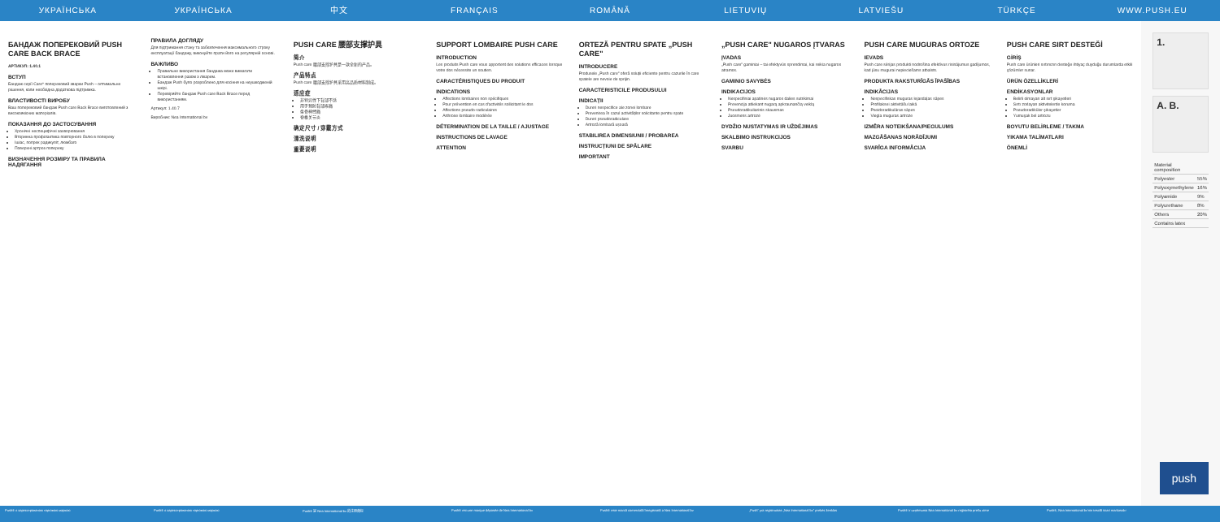УКРАЇНСЬКА УКРАЇНСЬКА 中文 FRANÇAIS ROMÂNĂ LIETUVIŲ LATVIEŠU TÜRKÇE WWW.PUSH.EU
БАНДАЖ ПОПЕРЕКОВИЙ PUSH CARE BACK BRACE
АРТИКУЛ: 1.40.1
ВСТУП
Бандаж серії Care* поперековий зварки Push – оптимальне рішення, коли необхідна додаткова підтримка.
ВЛАСТИВОСТІ ВИРОБУ
Ваш поперековий бандаж Push care Back Brace виготовлений з високоякісних матеріалів.
ПОКАЗАННЯ ДО ЗАСТОСУВАННЯ
Хронічні неспецифічні захворювання
Вторинна профілактика повторного болю в попереку
Ішіас, попрек радикуліт, люмбаго
Поверхні артроз попереку
ВИЗНАЧЕННЯ РОЗМІРУ ТА ПРАВИЛА НАДЯГАННЯ
ПРАВИЛА ДОГЛЯДУ
Для підтримання стану та забезпечення максимального строку експлуатації бандажу, виконуйте прати його на регулярній основі.
ВАЖЛИВО
Правильне використання бандажа може вимагати встановлення разом з лікарем.
Бандаж Push було розроблено для носіння на неушкодженій шкірі.
Перевіряйте бандаж Push care Back Brace перед використанням.
Артикул: 1.40.7
Виробник: Nea International bv
PUSH CARE 腰部支撑护具
简介
Push care 腰部支撑护具是一款全新的产品。
产品特点
Push care 腰部支撑护具采用高品质材料制成。
适应症
非特异性下背部不适
用于预防背部疼痛
坐骨神经痛
脊椎关节炎
确定尺寸 / 穿戴方式
清洗说明
重要说明
SUPPORT LOMBAIRE PUSH CARE
INTRODUCTION
Les produits Push care vous apportent des solutions efficaces lorsque votre dos nécessite un soutien.
CARACTÉRISTIQUES DU PRODUIT
INDICATIONS
Affections lombaires non spécifiques
Pour prévention en cas d'activités sollicitant le dos
Affections pseudo-radiculaires
Arthrose lombaire modérée
DÉTERMINATION DE LA TAILLE / AJUSTAGE
INSTRUCTIONS DE LAVAGE
ATTENTION
ORTEZĂ PENTRU SPATE „PUSH CARE"
INTRODUCERE
Produsele „Push care" oferă soluții eficiente pentru cazurile în care spatele are nevoie de sprijin.
CARACTERISTICILE PRODUSULUI
INDICAȚII
Dureri nespecifice ale zonei lombare
Prevenirea în cazul activităților solicitante pentru spate
Dureri pseudoradiculare
Artroză lombară ușoară
STABILIREA DIMENSIUNII / PROBAREA
INSTRUCȚIUNI DE SPĂLARE
IMPORTANT
„PUSH CARE" NUGAROS ĮTVARAS
ĮVADAS
„Push care" gaminiai – tai efektyvūs sprendimai, kai reikia nugaros atramos.
GAMINIO SAVYBĖS
INDIKACIJOS
Nespecifiniai apatinės nugaros dalies sutrikimai
Prevencija atliekant nugarą apkraunančią veiklą
Pseudoradikuliarinis skausmas
Juosmens artrozė
DYDŽIO NUSTATYMAS IR UŽDĖJIMAS
SKALBIMO INSTRUKCIJOS
SVARBU
PUSH CARE MUGURAS ORTOZE
IEVADS
Push care sērijas produkti nodrošina efektīvus risinājumus gadījumos, kad jūsu mugurai nepieciešams atbalsts.
PRODUKTA RAKSTURĪGĀS ĪPAŠĪBAS
INDIKĀCIJAS
Nespecifiskas muguras lejasdaļas sāpes
Profilaksei aktivitāšu laikā
Pseidoradikulāras sāpes
Viegla muguras artroze
IZMĒRA NOTEIKŠANA/PIEGULUMS
MAZGĀŠANAS NORĀDĪJUMI
SVARĪGA INFORMĀCIJA
PUSH CARE SIRT DESTEĞİ
GİRİŞ
Push care ürünleri sırtınızın desteğe ihtiyaç duyduğu durumlarda etkili çözümler sunar.
ÜRÜN ÖZELLİKLERİ
ENDİKASYONLAR
Belirli olmayan alt sırt şikayetleri
Sırtı zorlayan aktivitelerde koruma
Pseudoradiküler şikayetler
Yumuşak bel artrozu
BOYUTU BELİRLEME / TAKMA
YIKAMA TALİMATLARI
ÖNEMLİ
1.
A. B.
| Material composition | |
| --- | --- |
| Polyester | 55% |
| Polyoxymethylene | 16% |
| Polyamide | 9% |
| Polyurethane | 8% |
| Others | 20% |
| Contains latex | |
push
Push® є зареєстрованою торговою маркою Push® є зареєстрованою торговою маркою Push® 是 Nea International bv 的注册商标 Push® est une marque déposée de Nea International bv Push® este marcă comercială înregistrată a Nea International bv „Push" yra registruotas „Nea International bv" prekės ženklas Push® ir uzņēmuma Nea International bv reģistrēta preču zīme Push®, Nea International bv'nin tescilli ticari markasıdır